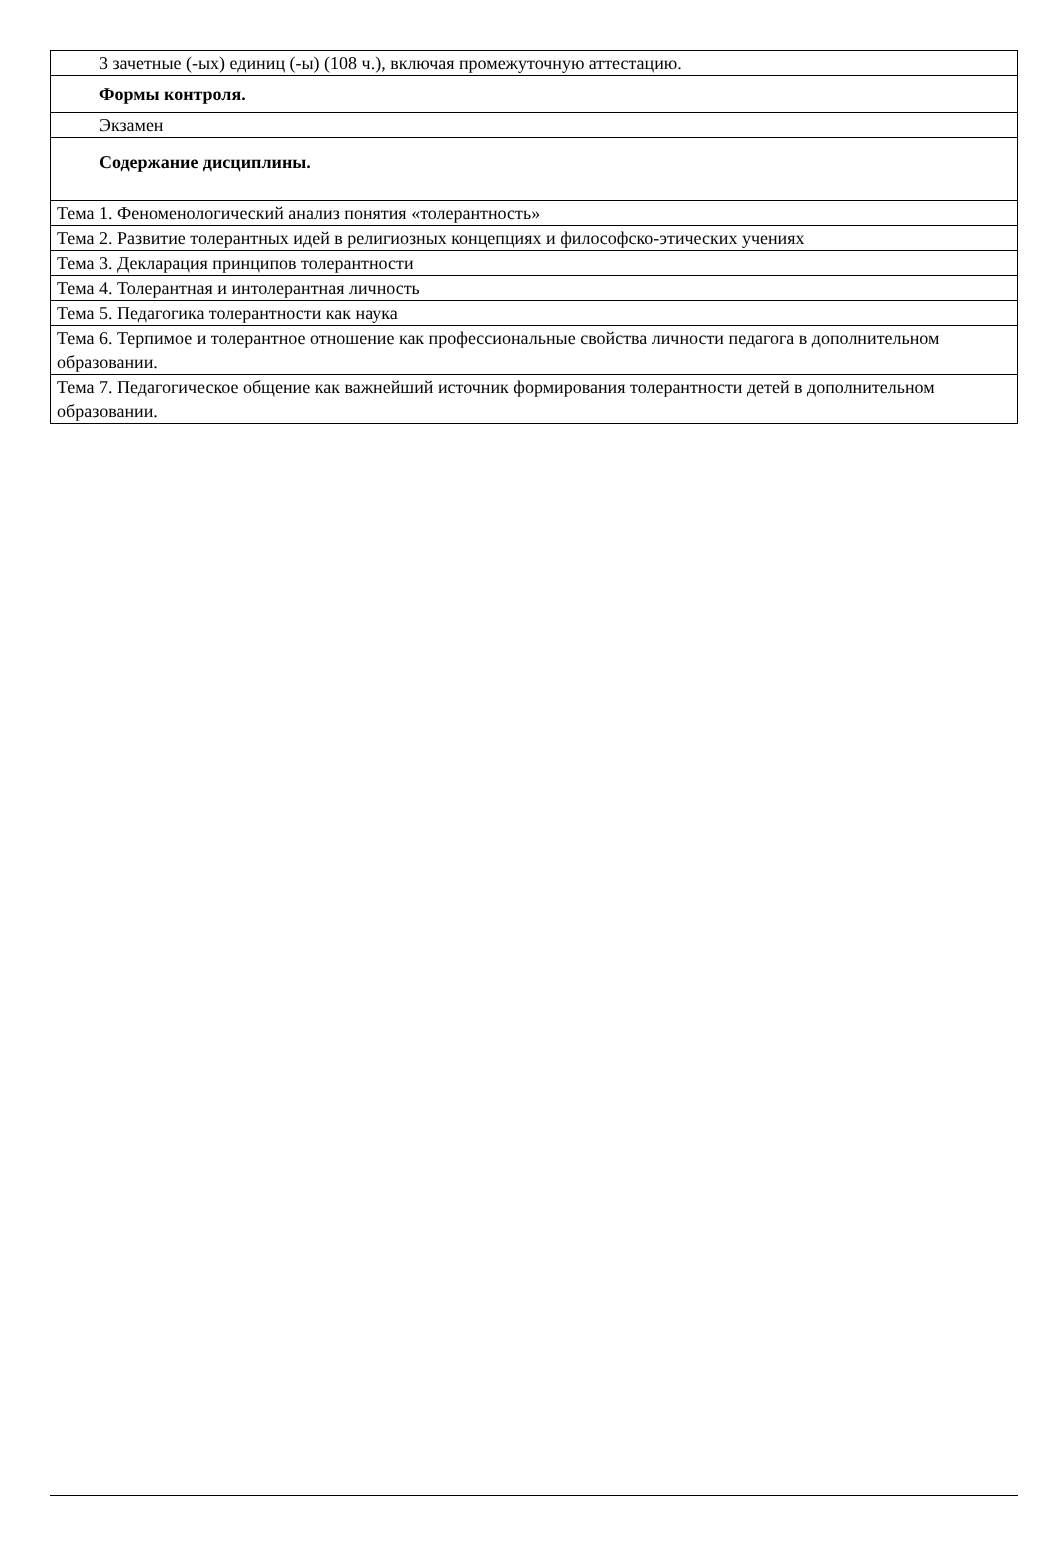| 3 зачетные (-ых) единиц (-ы) (108 ч.), включая промежуточную аттестацию. |
| Формы контроля. |
| Экзамен |
| Содержание дисциплины. |
| Тема 1. Феноменологический анализ понятия «толерантность» |
| Тема 2. Развитие толерантных идей в религиозных концепциях и философско-этических учениях |
| Тема 3. Декларация принципов толерантности |
| Тема 4. Толерантная и интолерантная личность |
| Тема 5. Педагогика толерантности как наука |
| Тема 6. Терпимое и толерантное отношение как профессиональные свойства личности педагога в дополнительном образовании. |
| Тема 7. Педагогическое общение как важнейший источник формирования толерантности детей в дополнительном образовании. |